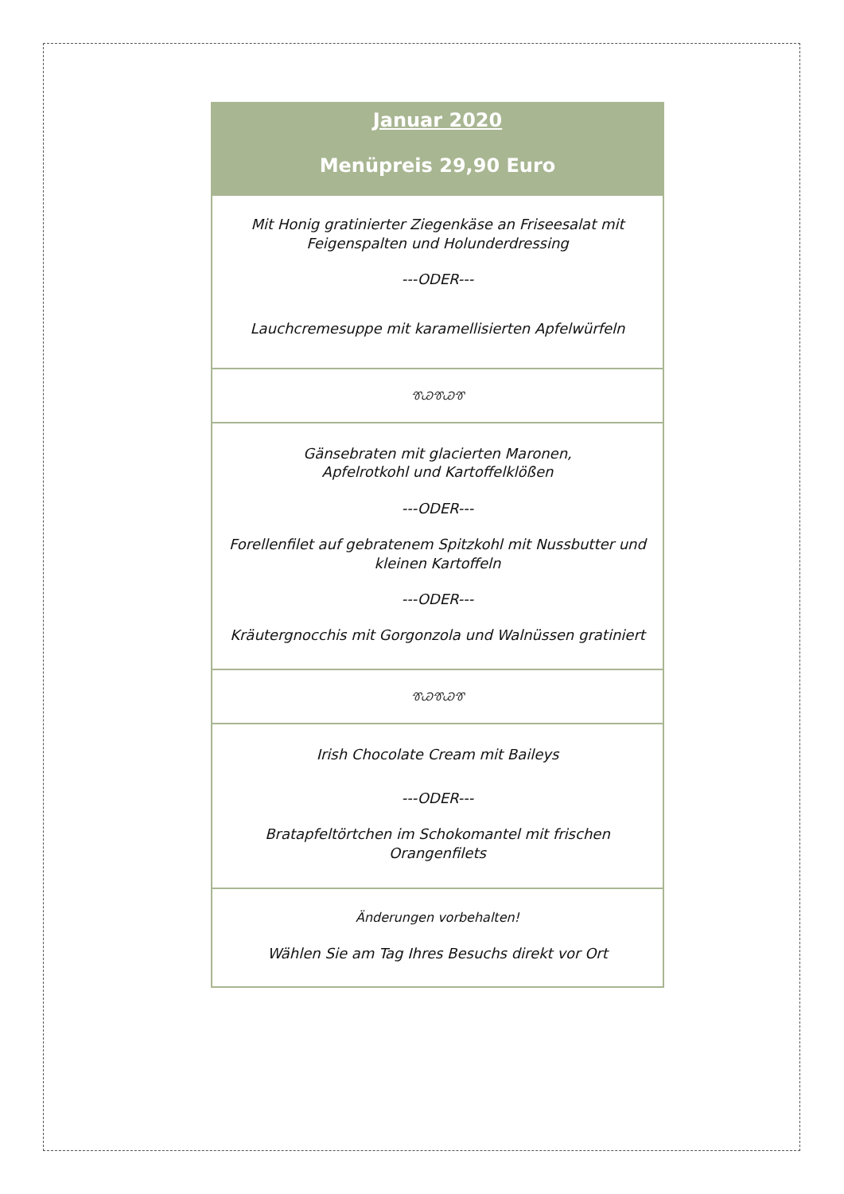| Januar 2020 Menüpreis 29,90 Euro |
| Mit Honig gratinierter Ziegenkäse an Friseesalat mit Feigenspalten und Holunderdressing ---ODER--- Lauchcremesuppe mit karamellisierten Apfelwürfeln |
| ᏡᏊᏡᏊᏡ |
| Gänsebraten mit glacierten Maronen, Apfelrotkohl und Kartoffelklößen ---ODER--- Forellenfilet auf gebratenem Spitzkohl mit Nussbutter und kleinen Kartoffeln ---ODER--- Kräutergnocchis mit Gorgonzola und Walnüssen gratiniert |
| ᏡᏊᏡᏊᏡ |
| Irish Chocolate Cream mit Baileys ---ODER--- Bratapfeltörtchen im Schokomantel mit frischen Orangenfilets |
| Änderungen vorbehalten! Wählen Sie am Tag Ihres Besuchs direkt vor Ort |